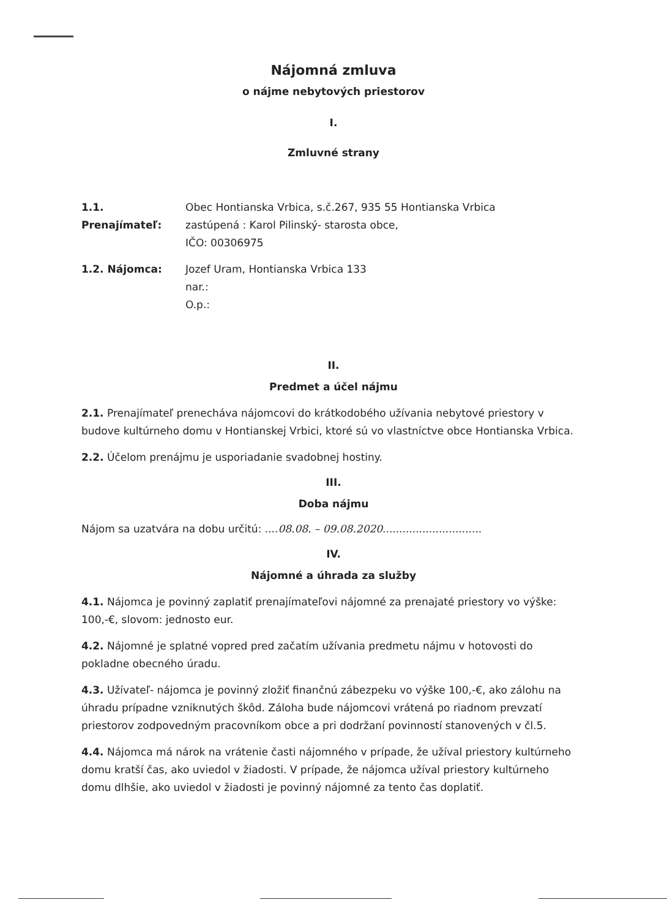Nájomná zmluva
o nájme nebytových priestorov
I.
Zmluvné strany
1.1. Prenajímateľ:
Obec Hontianska Vrbica, s.č.267, 935 55 Hontianska Vrbica
zastúpená : Karol Pilinský- starosta obce,
IČO: 00306975
1.2. Nájomca: Jozef Uram, Hontianska Vrbica 133
nar.:
O.p.:
II.
Predmet a účel nájmu
2.1. Prenajímateľ prenecháva nájomcovi do krátkodobého užívania nebytové priestory v budove kultúrneho domu v Hontianskej Vrbici, ktoré sú vo vlastníctve obce Hontianska Vrbica.
2.2. Účelom prenájmu je usporiadanie svadobnej hostiny.
III.
Doba nájmu
Nájom sa uzatvára na dobu určitú: ....08.08. – 09.08.2020..............................
IV.
Nájomné a úhrada za služby
4.1. Nájomca je povinný zaplatiť prenajímateľovi nájomné za prenajaté priestory vo výške: 100,-€, slovom: jednosto eur.
4.2. Nájomné je splatné vopred pred začatím užívania predmetu nájmu v hotovosti do pokladne obecného úradu.
4.3. Užívateľ- nájomca je povinný zložiť finančnú zábezpeku vo výške 100,-€, ako zálohu na úhradu prípadne vzniknutých škôd. Záloha bude nájomcovi vrátená po riadnom prevzatí priestorov zodpovedným pracovníkom obce a pri dodržaní povinností stanovených v čl.5.
4.4. Nájomca má nárok na vrátenie časti nájomného v prípade, že užíval priestory kultúrneho domu kratší čas, ako uviedol v žiadosti. V prípade, že nájomca užíval priestory kultúrneho domu dlhšie, ako uviedol v žiadosti je povinný nájomné za tento čas doplatiť.